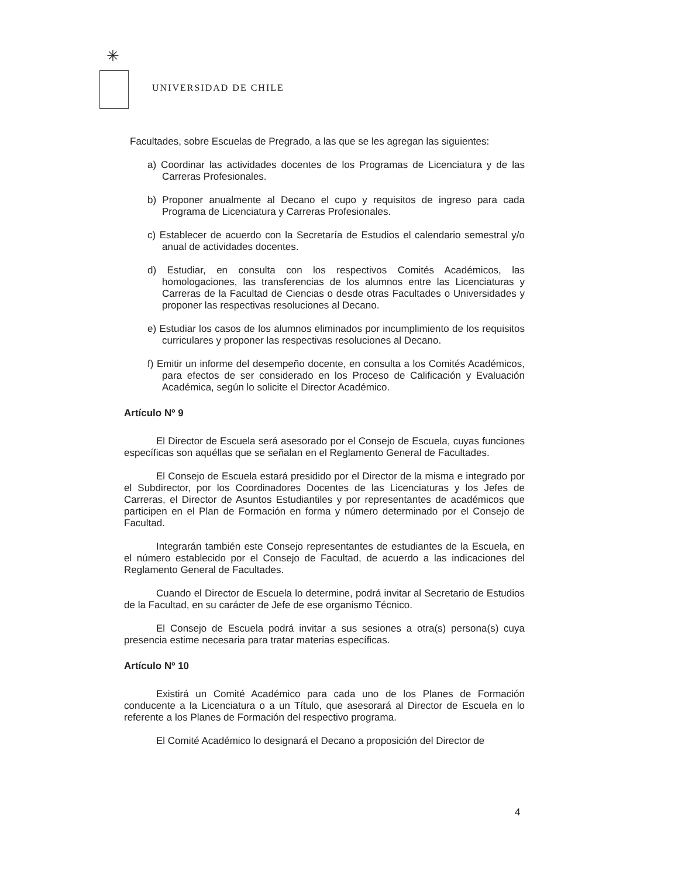✳
UNIVERSIDAD DE CHILE
Facultades, sobre Escuelas de Pregrado, a las que se les agregan las siguientes:
a) Coordinar las actividades docentes de los Programas de Licenciatura y de las Carreras Profesionales.
b) Proponer anualmente al Decano el cupo y requisitos de ingreso para cada Programa de Licenciatura y Carreras Profesionales.
c) Establecer de acuerdo con la Secretaría de Estudios el calendario semestral y/o anual de actividades docentes.
d) Estudiar, en consulta con los respectivos Comités Académicos, las homologaciones, las transferencias de los alumnos entre las Licenciaturas y Carreras de la Facultad de Ciencias o desde otras Facultades o Universidades y proponer las respectivas resoluciones al Decano.
e) Estudiar los casos de los alumnos eliminados por incumplimiento de los requisitos curriculares y proponer las respectivas resoluciones al Decano.
f) Emitir un informe del desempeño docente, en consulta a los Comités Académicos, para efectos de ser considerado en los Proceso de Calificación y Evaluación Académica, según lo solicite el Director Académico.
Artículo Nº 9
El Director de Escuela será asesorado por el Consejo de Escuela, cuyas funciones específicas son aquéllas que se señalan en el Reglamento General de Facultades.
El Consejo de Escuela estará presidido por el Director de la misma e integrado por el Subdirector, por los Coordinadores Docentes de las Licenciaturas y los Jefes de Carreras, el Director de Asuntos Estudiantiles y por representantes de académicos que participen en el Plan de Formación en forma y número determinado por el Consejo de Facultad.
Integrarán también este Consejo representantes de estudiantes de la Escuela, en el número establecido por el Consejo de Facultad, de acuerdo a las indicaciones del Reglamento General de Facultades.
Cuando el Director de Escuela lo determine, podrá invitar al Secretario de Estudios de la Facultad, en su carácter de Jefe de ese organismo Técnico.
El Consejo de Escuela podrá invitar a sus sesiones a otra(s) persona(s) cuya presencia estime necesaria para tratar materias específicas.
Artículo Nº 10
Existirá un Comité Académico para cada uno de los Planes de Formación conducente a la Licenciatura o a un Título, que asesorará al Director de Escuela en lo referente a los Planes de Formación del respectivo programa.
El Comité Académico lo designará el Decano a proposición del Director de
4